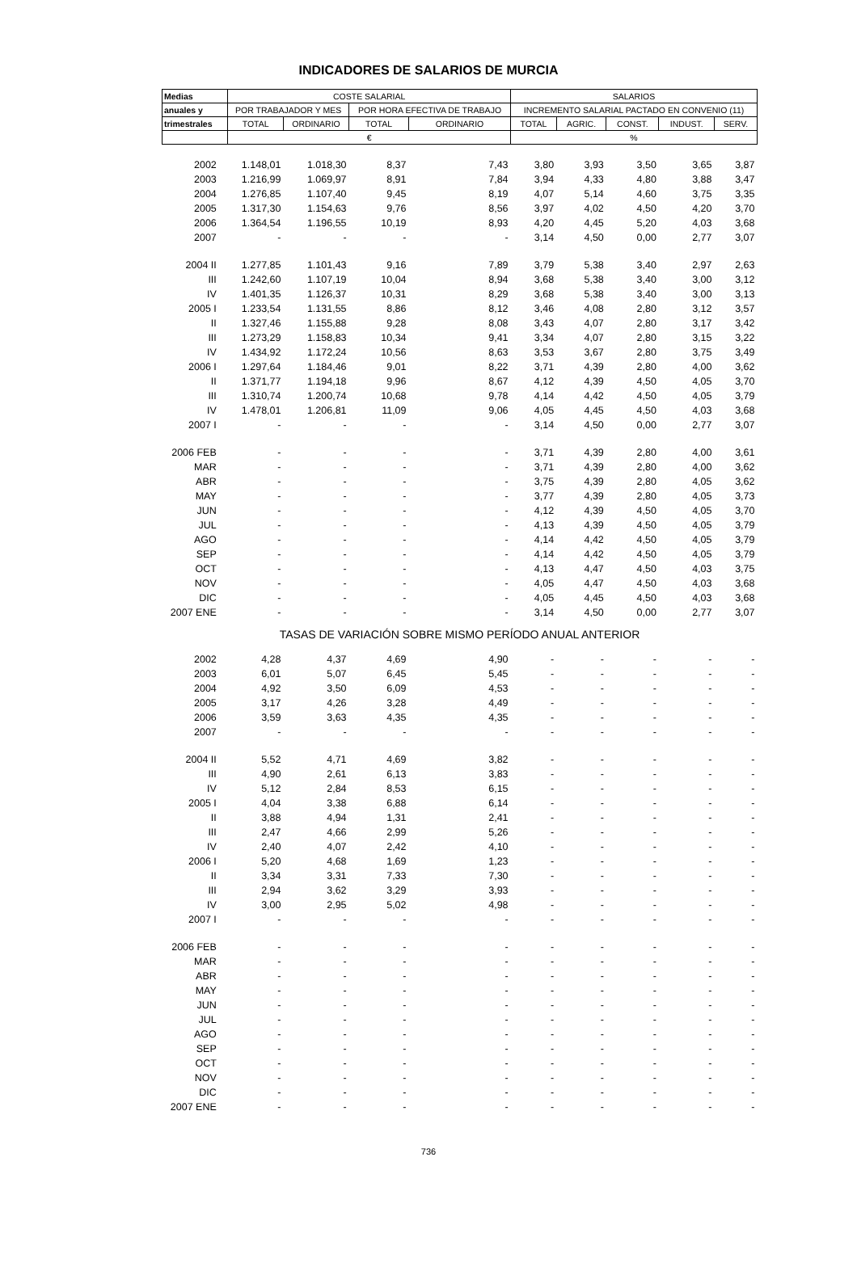INDICADORES DE SALARIOS DE MURCIA
| Medias | COSTE SALARIAL | | | | SALARIOS | | | | |
| --- | --- | --- | --- | --- | --- | --- | --- | --- | --- |
| anuales y | POR TRABAJADOR Y MES | | POR HORA EFECTIVA DE TRABAJO | | INCREMENTO SALARIAL PACTADO EN CONVENIO (11) | | | | |
| trimestrales | TOTAL | ORDINARIO | TOTAL | ORDINARIO | TOTAL | AGRIC. | CONST. | INDUST. | SERV. |
| | € | | | | % | | | | |
| 2002 | 1.148,01 | 1.018,30 | 8,37 | 7,43 | 3,80 | 3,93 | 3,50 | 3,65 | 3,87 |
| 2003 | 1.216,99 | 1.069,97 | 8,91 | 7,84 | 3,94 | 4,33 | 4,80 | 3,88 | 3,47 |
| 2004 | 1.276,85 | 1.107,40 | 9,45 | 8,19 | 4,07 | 5,14 | 4,60 | 3,75 | 3,35 |
| 2005 | 1.317,30 | 1.154,63 | 9,76 | 8,56 | 3,97 | 4,02 | 4,50 | 4,20 | 3,70 |
| 2006 | 1.364,54 | 1.196,55 | 10,19 | 8,93 | 4,20 | 4,45 | 5,20 | 4,03 | 3,68 |
| 2007 | - | - | - | - | 3,14 | 4,50 | 0,00 | 2,77 | 3,07 |
| 2004 II | 1.277,85 | 1.101,43 | 9,16 | 7,89 | 3,79 | 5,38 | 3,40 | 2,97 | 2,63 |
| III | 1.242,60 | 1.107,19 | 10,04 | 8,94 | 3,68 | 5,38 | 3,40 | 3,00 | 3,12 |
| IV | 1.401,35 | 1.126,37 | 10,31 | 8,29 | 3,68 | 5,38 | 3,40 | 3,00 | 3,13 |
| 2005 I | 1.233,54 | 1.131,55 | 8,86 | 8,12 | 3,46 | 4,08 | 2,80 | 3,12 | 3,57 |
| II | 1.327,46 | 1.155,88 | 9,28 | 8,08 | 3,43 | 4,07 | 2,80 | 3,17 | 3,42 |
| III | 1.273,29 | 1.158,83 | 10,34 | 9,41 | 3,34 | 4,07 | 2,80 | 3,15 | 3,22 |
| IV | 1.434,92 | 1.172,24 | 10,56 | 8,63 | 3,53 | 3,67 | 2,80 | 3,75 | 3,49 |
| 2006 I | 1.297,64 | 1.184,46 | 9,01 | 8,22 | 3,71 | 4,39 | 2,80 | 4,00 | 3,62 |
| II | 1.371,77 | 1.194,18 | 9,96 | 8,67 | 4,12 | 4,39 | 4,50 | 4,05 | 3,70 |
| III | 1.310,74 | 1.200,74 | 10,68 | 9,78 | 4,14 | 4,42 | 4,50 | 4,05 | 3,79 |
| IV | 1.478,01 | 1.206,81 | 11,09 | 9,06 | 4,05 | 4,45 | 4,50 | 4,03 | 3,68 |
| 2007 I | - | - | - | - | 3,14 | 4,50 | 0,00 | 2,77 | 3,07 |
| 2006 FEB | - | - | - | - | 3,71 | 4,39 | 2,80 | 4,00 | 3,61 |
| MAR | - | - | - | - | 3,71 | 4,39 | 2,80 | 4,00 | 3,62 |
| ABR | - | - | - | - | 3,75 | 4,39 | 2,80 | 4,05 | 3,62 |
| MAY | - | - | - | - | 3,77 | 4,39 | 2,80 | 4,05 | 3,73 |
| JUN | - | - | - | - | 4,12 | 4,39 | 4,50 | 4,05 | 3,70 |
| JUL | - | - | - | - | 4,13 | 4,39 | 4,50 | 4,05 | 3,79 |
| AGO | - | - | - | - | 4,14 | 4,42 | 4,50 | 4,05 | 3,79 |
| SEP | - | - | - | - | 4,14 | 4,42 | 4,50 | 4,05 | 3,79 |
| OCT | - | - | - | - | 4,13 | 4,47 | 4,50 | 4,03 | 3,75 |
| NOV | - | - | - | - | 4,05 | 4,47 | 4,50 | 4,03 | 3,68 |
| DIC | - | - | - | - | 4,05 | 4,45 | 4,50 | 4,03 | 3,68 |
| 2007 ENE | - | - | - | - | 3,14 | 4,50 | 0,00 | 2,77 | 3,07 |
| TASAS DE VARIACIÓN SOBRE MISMO PERÍODO ANUAL ANTERIOR | | | | | | | | | |
| 2002 | 4,28 | 4,37 | 4,69 | 4,90 | - | - | - | - | - |
| 2003 | 6,01 | 5,07 | 6,45 | 5,45 | - | - | - | - | - |
| 2004 | 4,92 | 3,50 | 6,09 | 4,53 | - | - | - | - | - |
| 2005 | 3,17 | 4,26 | 3,28 | 4,49 | - | - | - | - | - |
| 2006 | 3,59 | 3,63 | 4,35 | 4,35 | - | - | - | - | - |
| 2007 | - | - | - | - | - | - | - | - | - |
| 2004 II | 5,52 | 4,71 | 4,69 | 3,82 | - | - | - | - | - |
| III | 4,90 | 2,61 | 6,13 | 3,83 | - | - | - | - | - |
| IV | 5,12 | 2,84 | 8,53 | 6,15 | - | - | - | - | - |
| 2005 I | 4,04 | 3,38 | 6,88 | 6,14 | - | - | - | - | - |
| II | 3,88 | 4,94 | 1,31 | 2,41 | - | - | - | - | - |
| III | 2,47 | 4,66 | 2,99 | 5,26 | - | - | - | - | - |
| IV | 2,40 | 4,07 | 2,42 | 4,10 | - | - | - | - | - |
| 2006 I | 5,20 | 4,68 | 1,69 | 1,23 | - | - | - | - | - |
| II | 3,34 | 3,31 | 7,33 | 7,30 | - | - | - | - | - |
| III | 2,94 | 3,62 | 3,29 | 3,93 | - | - | - | - | - |
| IV | 3,00 | 2,95 | 5,02 | 4,98 | - | - | - | - | - |
| 2007 I | - | - | - | - | - | - | - | - | - |
| 2006 FEB | - | - | - | - | - | - | - | - | - |
| MAR | - | - | - | - | - | - | - | - | - |
| ABR | - | - | - | - | - | - | - | - | - |
| MAY | - | - | - | - | - | - | - | - | - |
| JUN | - | - | - | - | - | - | - | - | - |
| JUL | - | - | - | - | - | - | - | - | - |
| AGO | - | - | - | - | - | - | - | - | - |
| SEP | - | - | - | - | - | - | - | - | - |
| OCT | - | - | - | - | - | - | - | - | - |
| NOV | - | - | - | - | - | - | - | - | - |
| DIC | - | - | - | - | - | - | - | - | - |
| 2007 ENE | - | - | - | - | - | - | - | - | - |
736